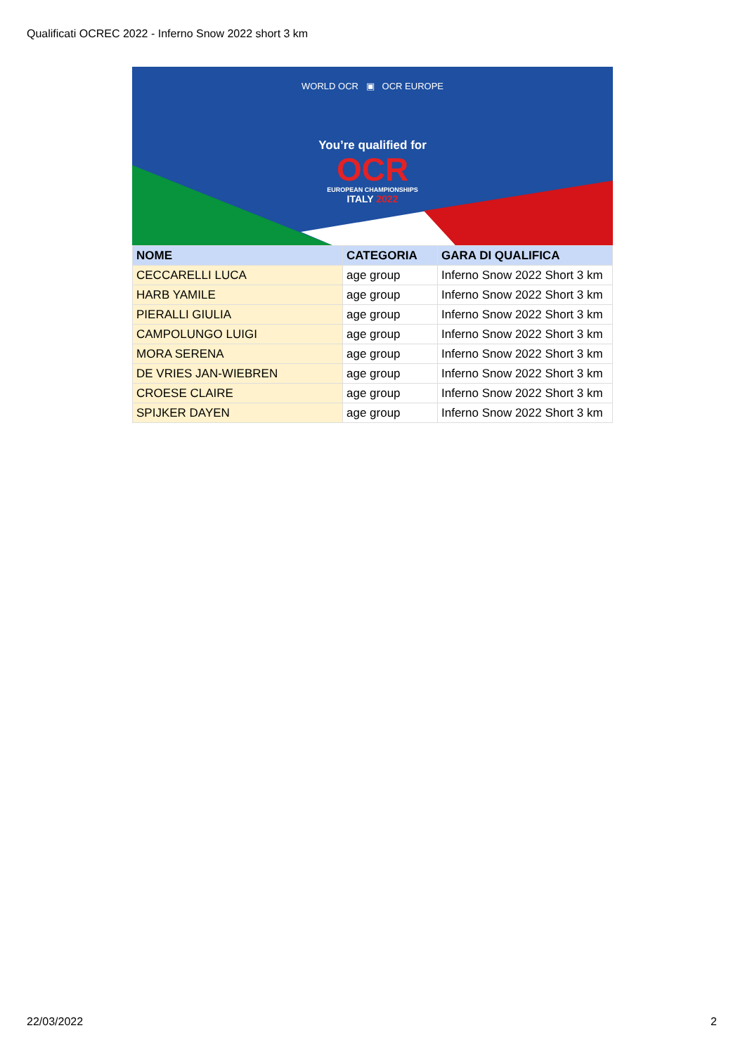Qualificati OCREC 2022 - Inferno Snow 2022 short 3 km
WORLD OCR ▣ OCR EUROPE
You’re qualified for
OCR
EUROPEAN CHAMPIONSHIPS
ITALY 2022
| NOME | CATEGORIA | GARA DI QUALIFICA |
| --- | --- | --- |
| CECCARELLI LUCA | age group | Inferno Snow 2022 Short 3 km |
| HARB YAMILE | age group | Inferno Snow 2022 Short 3 km |
| PIERALLI GIULIA | age group | Inferno Snow 2022 Short 3 km |
| CAMPOLUNGO LUIGI | age group | Inferno Snow 2022 Short 3 km |
| MORA SERENA | age group | Inferno Snow 2022 Short 3 km |
| DE VRIES JAN-WIEBREN | age group | Inferno Snow 2022 Short 3 km |
| CROESE CLAIRE | age group | Inferno Snow 2022 Short 3 km |
| SPIJKER DAYEN | age group | Inferno Snow 2022 Short 3 km |
22/03/2022 2